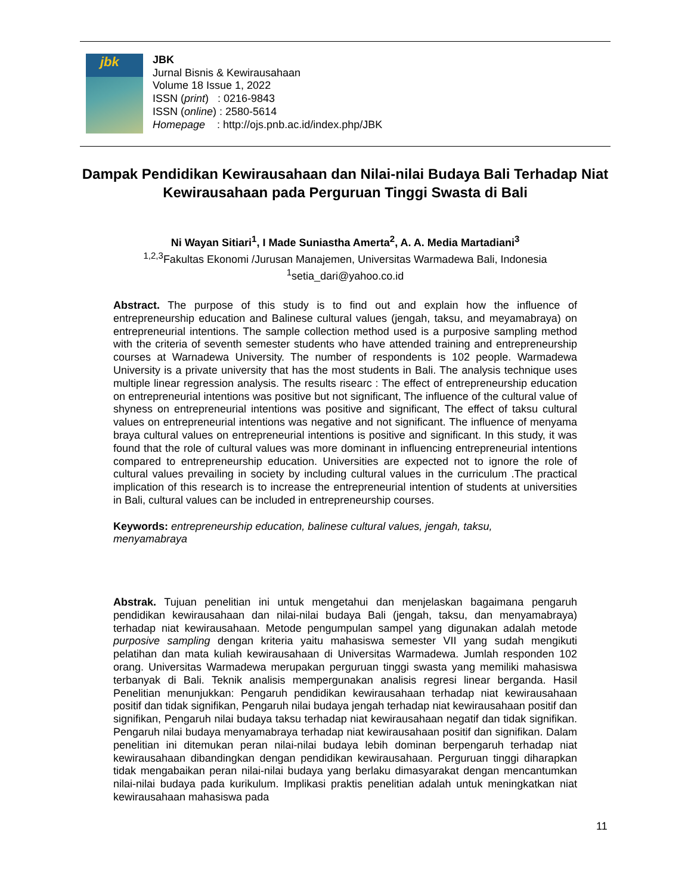jbk
JBK
Jurnal Bisnis & Kewirausahaan
Volume 18 Issue 1, 2022
ISSN (print) : 0216-9843
ISSN (online) : 2580-5614
Homepage : http://ojs.pnb.ac.id/index.php/JBK
Dampak Pendidikan Kewirausahaan dan Nilai-nilai Budaya Bali Terhadap Niat Kewirausahaan pada Perguruan Tinggi Swasta di Bali
Ni Wayan Sitiari<sup>1</sup>, I Made Suniastha Amerta<sup>2</sup>, A. A. Media Martadiani<sup>3</sup>
<sup>1,2,3</sup>Fakultas Ekonomi /Jurusan Manajemen, Universitas Warmadewa Bali, Indonesia
<sup>1</sup> setia_dari@yahoo.co.id
Abstract. The purpose of this study is to find out and explain how the influence of entrepreneurship education and Balinese cultural values (jengah, taksu, and meyamabraya) on entrepreneurial intentions. The sample collection method used is a purposive sampling method with the criteria of seventh semester students who have attended training and entrepreneurship courses at Warnadewa University. The number of respondents is 102 people. Warmadewa University is a private university that has the most students in Bali. The analysis technique uses multiple linear regression analysis. The results risearc : The effect of entrepreneurship education on entrepreneurial intentions was positive but not significant, The influence of the cultural value of shyness on entrepreneurial intentions was positive and significant, The effect of taksu cultural values on entrepreneurial intentions was negative and not significant. The influence of menyama braya cultural values on entrepreneurial intentions is positive and significant. In this study, it was found that the role of cultural values was more dominant in influencing entrepreneurial intentions compared to entrepreneurship education. Universities are expected not to ignore the role of cultural values prevailing in society by including cultural values in the curriculum .The practical implication of this research is to increase the entrepreneurial intention of students at universities in Bali, cultural values can be included in entrepreneurship courses.
Keywords: entrepreneurship education, balinese cultural values, jengah, taksu,
menyamabraya
Abstrak. Tujuan penelitian ini untuk mengetahui dan menjelaskan bagaimana pengaruh pendidikan kewirausahaan dan nilai-nilai budaya Bali (jengah, taksu, dan menyamabraya) terhadap niat kewirausahaan. Metode pengumpulan sampel yang digunakan adalah metode purposive sampling dengan kriteria yaitu mahasiswa semester VII yang sudah mengikuti pelatihan dan mata kuliah kewirausahaan di Universitas Warmadewa. Jumlah responden 102 orang. Universitas Warmadewa merupakan perguruan tinggi swasta yang memiliki mahasiswa terbanyak di Bali. Teknik analisis mempergunakan analisis regresi linear berganda. Hasil Penelitian menunjukkan: Pengaruh pendidikan kewirausahaan terhadap niat kewirausahaan positif dan tidak signifikan, Pengaruh nilai budaya jengah terhadap niat kewirausahaan positif dan signifikan, Pengaruh nilai budaya taksu terhadap niat kewirausahaan negatif dan tidak signifikan. Pengaruh nilai budaya menyamabraya terhadap niat kewirausahaan positif dan signifikan. Dalam penelitian ini ditemukan peran nilai-nilai budaya lebih dominan berpengaruh terhadap niat kewirausahaan dibandingkan dengan pendidikan kewirausahaan. Perguruan tinggi diharapkan tidak mengabaikan peran nilai-nilai budaya yang berlaku dimasyarakat dengan mencantumkan nilai-nilai budaya pada kurikulum. Implikasi praktis penelitian adalah untuk meningkatkan niat kewirausahaan mahasiswa pada
11